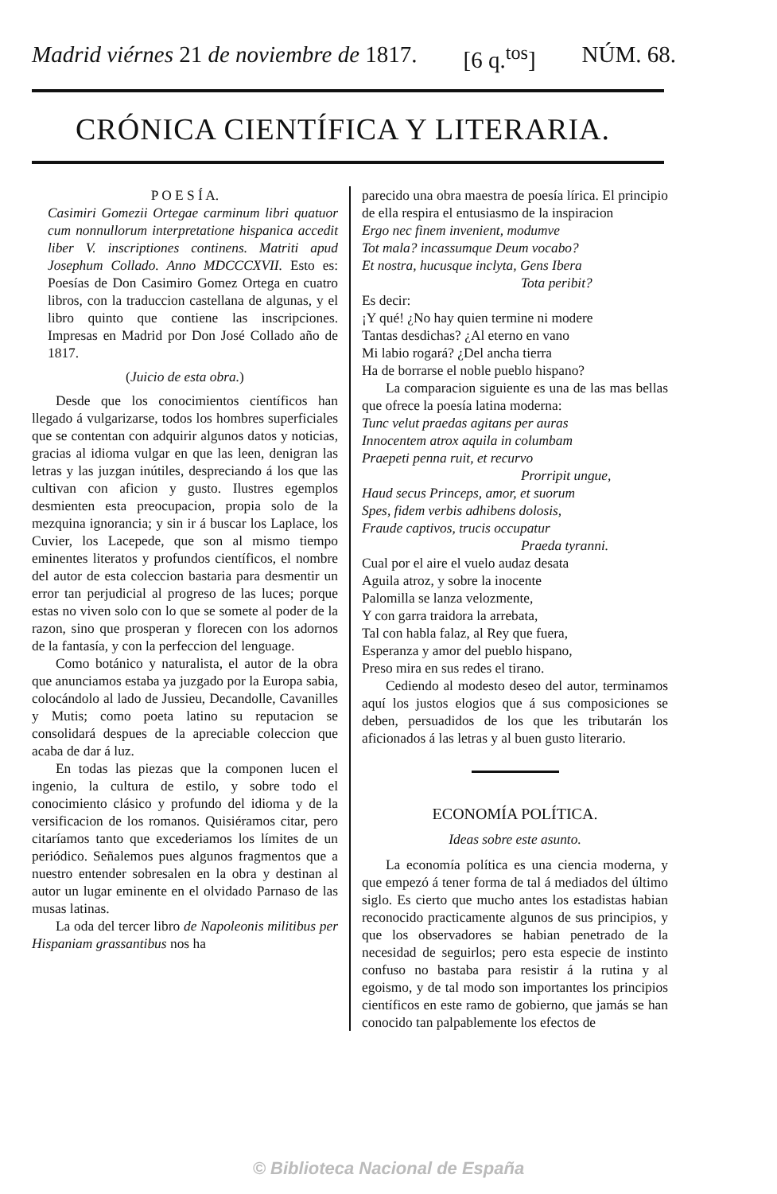Madrid viérnes 21 de noviembre de 1817. [6 q.<sup>tos</sup>] NÚM. 68.
CRÓNICA CIENTÍFICA Y LITERARIA.
P O E S Í A.
Casimiri Gomezii Ortegae carminum libri quatuor cum nonnullorum interpretatione hispanica accedit liber V. inscriptiones continens. Matriti apud Josephum Collado. Anno MDCCCXVII. Esto es: Poesías de Don Casimiro Gomez Ortega en cuatro libros, con la traduccion castellana de algunas, y el libro quinto que contiene las inscripciones. Impresas en Madrid por Don José Collado año de 1817.
(Juicio de esta obra.)
Desde que los conocimientos científicos han llegado á vulgarizarse, todos los hombres superficiales que se contentan con adquirir algunos datos y noticias, gracias al idioma vulgar en que las leen, denigran las letras y las juzgan inútiles, despreciando á los que las cultivan con aficion y gusto. Ilustres egemplos desmienten esta preocupacion, propia solo de la mezquina ignorancia; y sin ir á buscar los Laplace, los Cuvier, los Lacepede, que son al mismo tiempo eminentes literatos y profundos científicos, el nombre del autor de esta coleccion bastaria para desmentir un error tan perjudicial al progreso de las luces; porque estas no viven solo con lo que se somete al poder de la razon, sino que prosperan y florecen con los adornos de la fantasía, y con la perfeccion del lenguage.
Como botánico y naturalista, el autor de la obra que anunciamos estaba ya juzgado por la Europa sabia, colocándolo al lado de Jussieu, Decandolle, Cavanilles y Mutis; como poeta latino su reputacion se consolidará despues de la apreciable coleccion que acaba de dar á luz.
En todas las piezas que la componen lucen el ingenio, la cultura de estilo, y sobre todo el conocimiento clásico y profundo del idioma y de la versificacion de los romanos. Quisiéramos citar, pero citaríamos tanto que excederiamos los límites de un periódico. Señalemos pues algunos fragmentos que a nuestro entender sobresalen en la obra y destinan al autor un lugar eminente en el olvidado Parnaso de las musas latinas.
La oda del tercer libro de Napoleonis militibus per Hispaniam grassantibus nos ha
parecido una obra maestra de poesía lírica. El principio de ella respira el entusiasmo de la inspiracion
Ergo nec finem invenient, modumve
Tot mala? incassumque Deum vocabo?
Et nostra, hucusque inclyta, Gens Ibera
Tota peribit?
Es decir:
¡Y qué! ¿No hay quien termine ni modere
Tantas desdichas? ¿Al eterno en vano
Mi labio rogará? ¿Del ancha tierra
Ha de borrarse el noble pueblo hispano?
La comparacion siguiente es una de las mas bellas que ofrece la poesía latina moderna:
Tunc velut praedas agitans per auras
Innocentem atrox aquila in columbam
Praepeti penna ruit, et recurvo
Prorripit ungue,
Haud secus Princeps, amor, et suorum
Spes, fidem verbis adhibens dolosis,
Fraude captivos, trucis occupatur
Praeda tyranni.
Cual por el aire el vuelo audaz desata
Aguila atroz, y sobre la inocente
Palomilla se lanza velozmente,
Y con garra traidora la arrebata,
Tal con habla falaz, al Rey que fuera,
Esperanza y amor del pueblo hispano,
Preso mira en sus redes el tirano.
Cediendo al modesto deseo del autor, terminamos aquí los justos elogios que á sus composiciones se deben, persuadidos de los que les tributarán los aficionados á las letras y al buen gusto literario.
ECONOMÍA POLÍTICA.
Ideas sobre este asunto.
La economía política es una ciencia moderna, y que empezó á tener forma de tal á mediados del último siglo. Es cierto que mucho antes los estadistas habian reconocido practicamente algunos de sus principios, y que los observadores se habian penetrado de la necesidad de seguirlos; pero esta especie de instinto confuso no bastaba para resistir á la rutina y al egoismo, y de tal modo son importantes los principios científicos en este ramo de gobierno, que jamás se han conocido tan palpablemente los efectos de
© Biblioteca Nacional de España